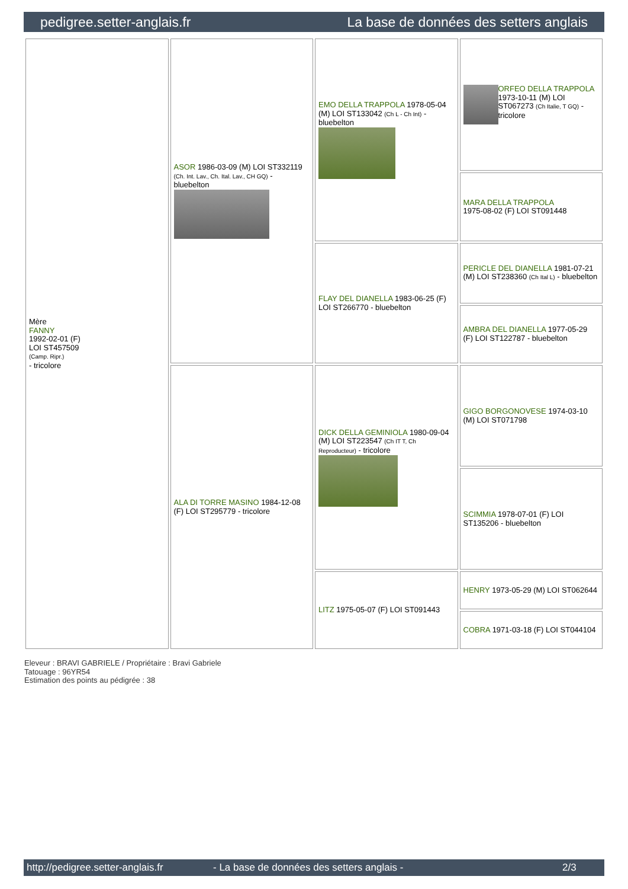pedigree.setter-anglais.fr La base de données des setters anglais
| Mère FANNY 1992-02-01 (F) LOI ST457509 (Camp. Ripr.) - tricolore | ASOR 1986-03-09 (M) LOI ST332119 (Ch. Int. Lav., Ch. Ital. Lav., CH GQ) - bluebelton | EMO DELLA TRAPPOLA 1978-05-04 (M) LOI ST133042 (Ch L - Ch Int) - bluebelton | ORFEO DELLA TRAPPOLA 1973-10-11 (M) LOI ST067273 (Ch Italie, T GQ) - tricolore |
| | | | MARA DELLA TRAPPOLA 1975-08-02 (F) LOI ST091448 |
| | | FLAY DEL DIANELLA 1983-06-25 (F) LOI ST266770 - bluebelton | PERICLE DEL DIANELLA 1981-07-21 (M) LOI ST238360 (Ch Ital L) - bluebelton |
| | | | AMBRA DEL DIANELLA 1977-05-29 (F) LOI ST122787 - bluebelton |
| | ALA DI TORRE MASINO 1984-12-08 (F) LOI ST295779 - tricolore | DICK DELLA GEMINIOLA 1980-09-04 (M) LOI ST223547 (Ch IT T, Ch Reproducteur) - tricolore | GIGO BORGONOVESE 1974-03-10 (M) LOI ST071798 |
| | | | SCIMMIA 1978-07-01 (F) LOI ST135206 - bluebelton |
| | | LITZ 1975-05-07 (F) LOI ST091443 | HENRY 1973-05-29 (M) LOI ST062644 |
| | | | COBRA 1971-03-18 (F) LOI ST044104 |
Eleveur : BRAVI GABRIELE / Propriétaire : Bravi Gabriele
Tatouage : 96YR54
Estimation des points au pédigrée : 38
http://pedigree.setter-anglais.fr - La base de données des setters anglais - 2/3